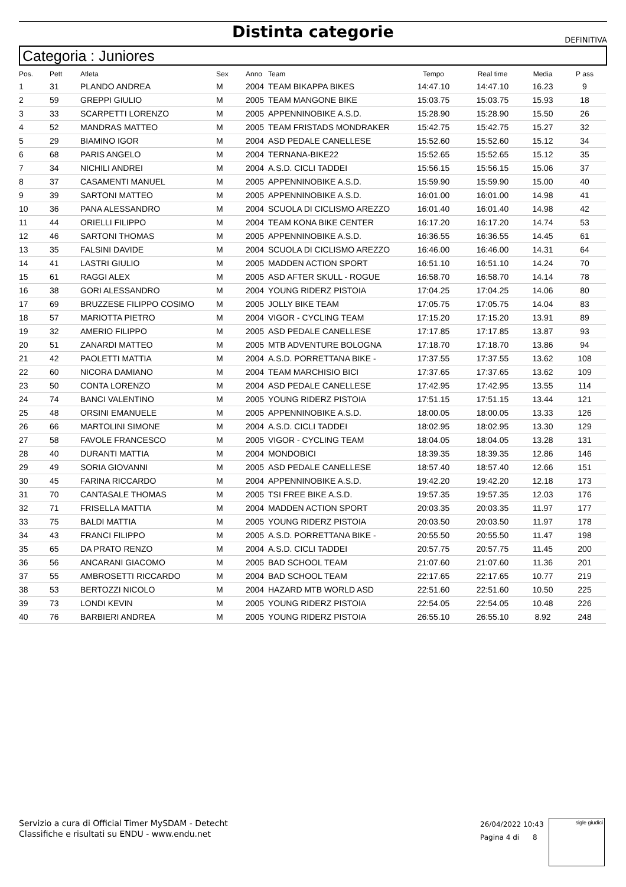Distinta categorie
DEFINITIVA
Categoria : Juniores
| Pos. | Pett | Atleta | Sex | Anno | Team | Tempo | Real time | Media | P ass |
| --- | --- | --- | --- | --- | --- | --- | --- | --- | --- |
| 1 | 31 | PLANDO ANDREA | M | 2004 | TEAM BIKAPPA BIKES | 14:47.10 | 14:47.10 | 16.23 | 9 |
| 2 | 59 | GREPPI GIULIO | M | 2005 | TEAM MANGONE BIKE | 15:03.75 | 15:03.75 | 15.93 | 18 |
| 3 | 33 | SCARPETTI LORENZO | M | 2005 | APPENNINOBIKE A.S.D. | 15:28.90 | 15:28.90 | 15.50 | 26 |
| 4 | 52 | MANDRAS MATTEO | M | 2005 | TEAM FRISTADS MONDRAKER | 15:42.75 | 15:42.75 | 15.27 | 32 |
| 5 | 29 | BIAMINO IGOR | M | 2004 | ASD PEDALE CANELLESE | 15:52.60 | 15:52.60 | 15.12 | 34 |
| 6 | 68 | PARIS ANGELO | M | 2004 | TERNANA-BIKE22 | 15:52.65 | 15:52.65 | 15.12 | 35 |
| 7 | 34 | NICHILI ANDREI | M | 2004 | A.S.D. CICLI TADDEI | 15:56.15 | 15:56.15 | 15.06 | 37 |
| 8 | 37 | CASAMENTI MANUEL | M | 2005 | APPENNINOBIKE A.S.D. | 15:59.90 | 15:59.90 | 15.00 | 40 |
| 9 | 39 | SARTONI MATTEO | M | 2005 | APPENNINOBIKE A.S.D. | 16:01.00 | 16:01.00 | 14.98 | 41 |
| 10 | 36 | PANA ALESSANDRO | M | 2004 | SCUOLA DI CICLISMO AREZZO | 16:01.40 | 16:01.40 | 14.98 | 42 |
| 11 | 44 | ORIELLI FILIPPO | M | 2004 | TEAM KONA BIKE CENTER | 16:17.20 | 16:17.20 | 14.74 | 53 |
| 12 | 46 | SARTONI THOMAS | M | 2005 | APPENNINOBIKE A.S.D. | 16:36.55 | 16:36.55 | 14.45 | 61 |
| 13 | 35 | FALSINI DAVIDE | M | 2004 | SCUOLA DI CICLISMO AREZZO | 16:46.00 | 16:46.00 | 14.31 | 64 |
| 14 | 41 | LASTRI GIULIO | M | 2005 | MADDEN ACTION SPORT | 16:51.10 | 16:51.10 | 14.24 | 70 |
| 15 | 61 | RAGGI ALEX | M | 2005 | ASD AFTER SKULL - ROGUE | 16:58.70 | 16:58.70 | 14.14 | 78 |
| 16 | 38 | GORI ALESSANDRO | M | 2004 | YOUNG RIDERZ PISTOIA | 17:04.25 | 17:04.25 | 14.06 | 80 |
| 17 | 69 | BRUZZESE FILIPPO COSIMO | M | 2005 | JOLLY BIKE TEAM | 17:05.75 | 17:05.75 | 14.04 | 83 |
| 18 | 57 | MARIOTTA PIETRO | M | 2004 | VIGOR - CYCLING TEAM | 17:15.20 | 17:15.20 | 13.91 | 89 |
| 19 | 32 | AMERIO FILIPPO | M | 2005 | ASD PEDALE CANELLESE | 17:17.85 | 17:17.85 | 13.87 | 93 |
| 20 | 51 | ZANARDI MATTEO | M | 2005 | MTB ADVENTURE BOLOGNA | 17:18.70 | 17:18.70 | 13.86 | 94 |
| 21 | 42 | PAOLETTI MATTIA | M | 2004 | A.S.D. PORRETTANA BIKE - | 17:37.55 | 17:37.55 | 13.62 | 108 |
| 22 | 60 | NICORA DAMIANO | M | 2004 | TEAM MARCHISIO BICI | 17:37.65 | 17:37.65 | 13.62 | 109 |
| 23 | 50 | CONTA LORENZO | M | 2004 | ASD PEDALE CANELLESE | 17:42.95 | 17:42.95 | 13.55 | 114 |
| 24 | 74 | BANCI VALENTINO | M | 2005 | YOUNG RIDERZ PISTOIA | 17:51.15 | 17:51.15 | 13.44 | 121 |
| 25 | 48 | ORSINI EMANUELE | M | 2005 | APPENNINOBIKE A.S.D. | 18:00.05 | 18:00.05 | 13.33 | 126 |
| 26 | 66 | MARTOLINI SIMONE | M | 2004 | A.S.D. CICLI TADDEI | 18:02.95 | 18:02.95 | 13.30 | 129 |
| 27 | 58 | FAVOLE FRANCESCO | M | 2005 | VIGOR - CYCLING TEAM | 18:04.05 | 18:04.05 | 13.28 | 131 |
| 28 | 40 | DURANTI MATTIA | M | 2004 | MONDOBICI | 18:39.35 | 18:39.35 | 12.86 | 146 |
| 29 | 49 | SORIA GIOVANNI | M | 2005 | ASD PEDALE CANELLESE | 18:57.40 | 18:57.40 | 12.66 | 151 |
| 30 | 45 | FARINA RICCARDO | M | 2004 | APPENNINOBIKE A.S.D. | 19:42.20 | 19:42.20 | 12.18 | 173 |
| 31 | 70 | CANTASALE THOMAS | M | 2005 | TSI FREE BIKE A.S.D. | 19:57.35 | 19:57.35 | 12.03 | 176 |
| 32 | 71 | FRISELLA MATTIA | M | 2004 | MADDEN ACTION SPORT | 20:03.35 | 20:03.35 | 11.97 | 177 |
| 33 | 75 | BALDI MATTIA | M | 2005 | YOUNG RIDERZ PISTOIA | 20:03.50 | 20:03.50 | 11.97 | 178 |
| 34 | 43 | FRANCI FILIPPO | M | 2005 | A.S.D. PORRETTANA BIKE - | 20:55.50 | 20:55.50 | 11.47 | 198 |
| 35 | 65 | DA PRATO RENZO | M | 2004 | A.S.D. CICLI TADDEI | 20:57.75 | 20:57.75 | 11.45 | 200 |
| 36 | 56 | ANCARANI GIACOMO | M | 2005 | BAD SCHOOL TEAM | 21:07.60 | 21:07.60 | 11.36 | 201 |
| 37 | 55 | AMBROSETTI RICCARDO | M | 2004 | BAD SCHOOL TEAM | 22:17.65 | 22:17.65 | 10.77 | 219 |
| 38 | 53 | BERTOZZI NICOLO | M | 2004 | HAZARD MTB WORLD ASD | 22:51.60 | 22:51.60 | 10.50 | 225 |
| 39 | 73 | LONDI KEVIN | M | 2005 | YOUNG RIDERZ PISTOIA | 22:54.05 | 22:54.05 | 10.48 | 226 |
| 40 | 76 | BARBIERI ANDREA | M | 2005 | YOUNG RIDERZ PISTOIA | 26:55.10 | 26:55.10 | 8.92 | 248 |
Servizio a cura di Official Timer MySDAM - Detecht
Classifiche e risultati su ENDU - www.endu.net
26/04/2022 10:43
Pagina 4 di 8
sigle giudici